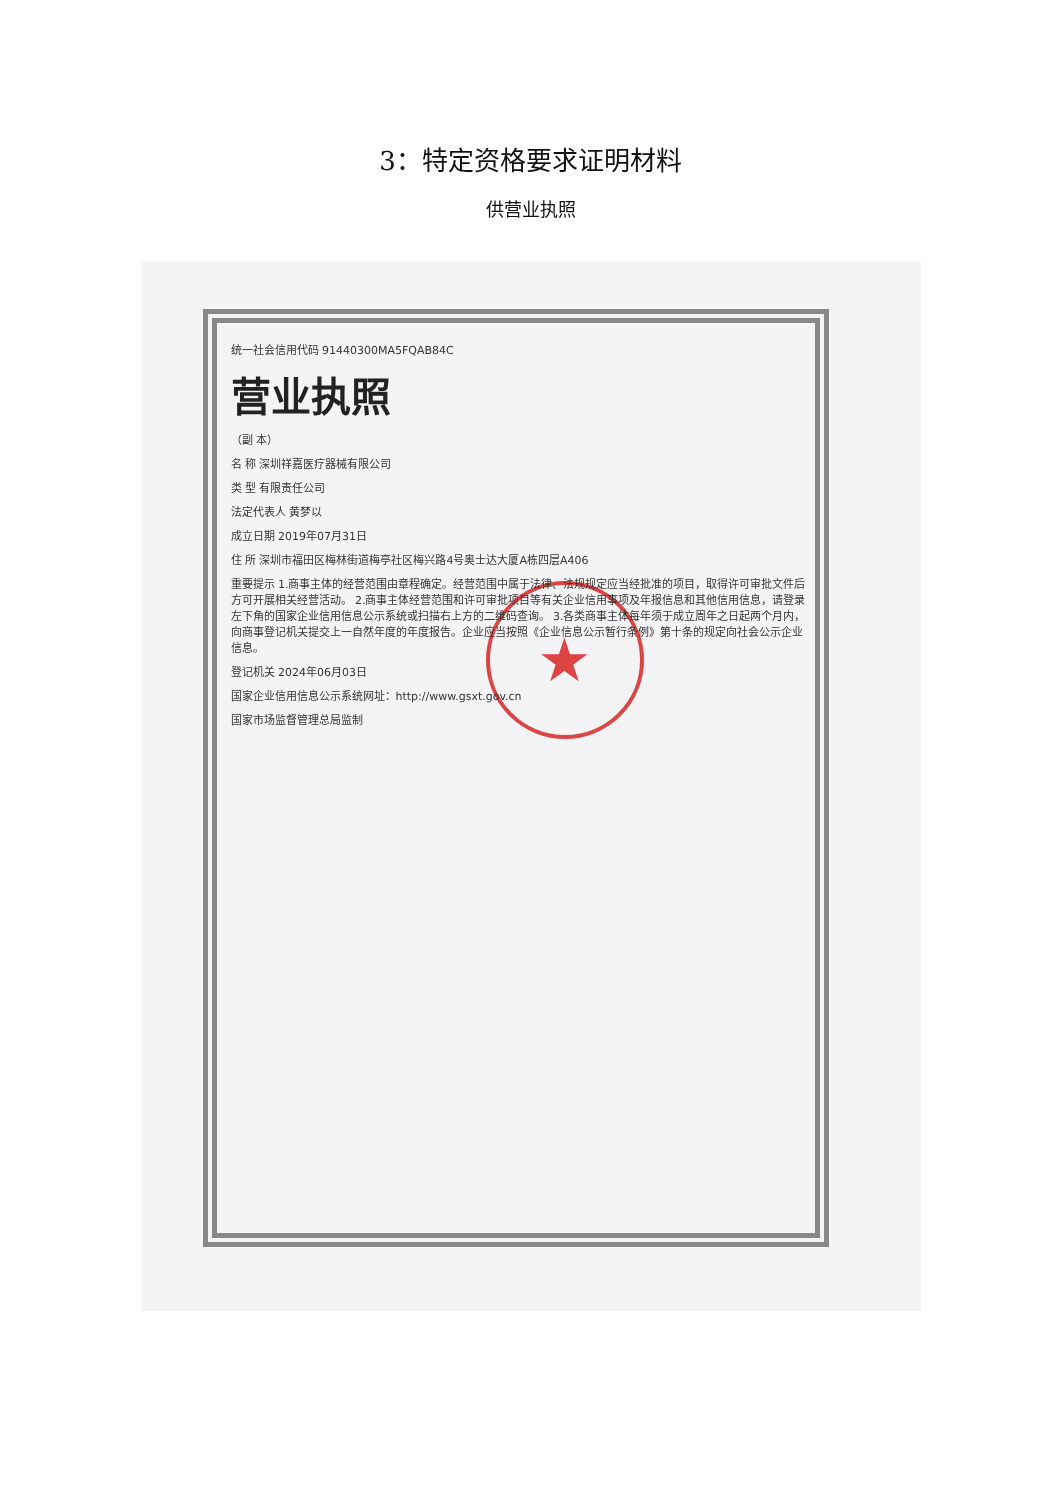3：特定资格要求证明材料
供营业执照
★
统一社会信用代码 91440300MA5FQAB84C
营业执照
（副 本）
名 称 深圳祥嘉医疗器械有限公司
类 型 有限责任公司
法定代表人 黄梦以
成立日期 2019年07月31日
住 所 深圳市福田区梅林街道梅亭社区梅兴路4号奥士达大厦A栋四层A406
重要提示 1.商事主体的经营范围由章程确定。经营范围中属于法律、法规规定应当经批准的项目，取得许可审批文件后方可开展相关经营活动。 2.商事主体经营范围和许可审批项目等有关企业信用事项及年报信息和其他信用信息，请登录左下角的国家企业信用信息公示系统或扫描右上方的二维码查询。 3.各类商事主体每年须于成立周年之日起两个月内，向商事登记机关提交上一自然年度的年度报告。企业应当按照《企业信息公示暂行条例》第十条的规定向社会公示企业信息。
登记机关 2024年06月03日
国家企业信用信息公示系统网址：http://www.gsxt.gov.cn
国家市场监督管理总局监制